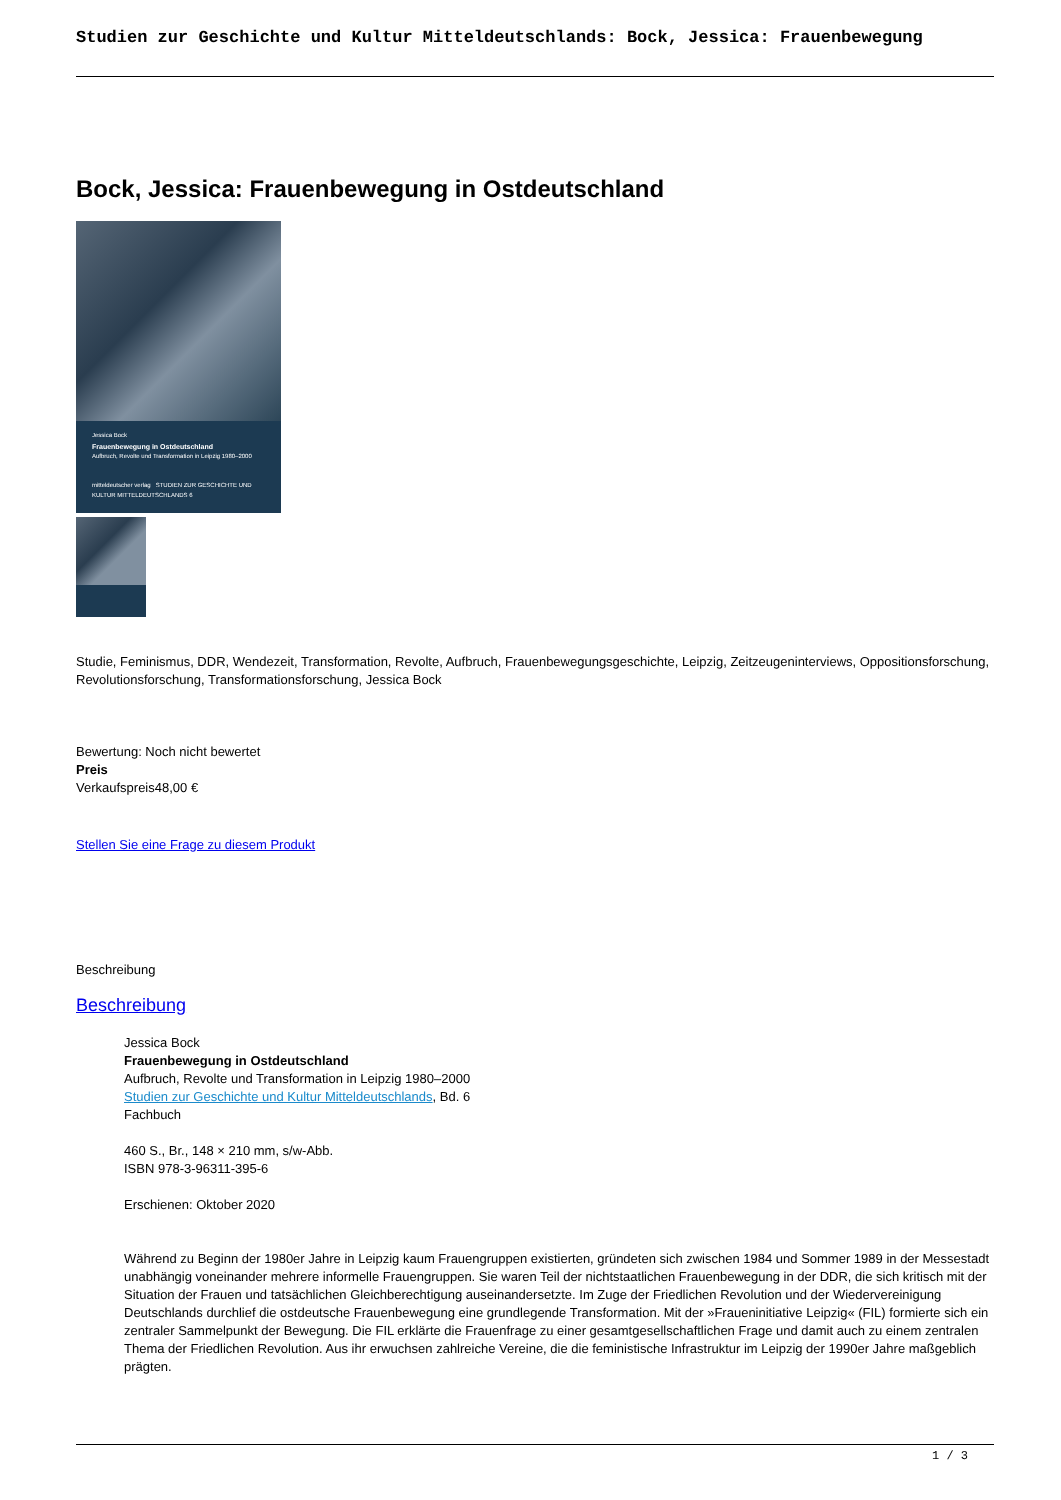Studien zur Geschichte und Kultur Mitteldeutschlands: Bock, Jessica: Frauenbewegung
Bock, Jessica: Frauenbewegung in Ostdeutschland
Jessica Bock
Frauenbewegung in Ostdeutschland
Aufbruch, Revolte und Transformation in Leipzig 1980–2000
mitteldeutscher verlag STUDIEN ZUR GESCHICHTE UND KULTUR MITTELDEUTSCHLANDS 6
Studie, Feminismus, DDR, Wendezeit, Transformation, Revolte, Aufbruch, Frauenbewegungsgeschichte, Leipzig, Zeitzeugeninterviews, Oppositionsforschung, Revolutionsforschung, Transformationsforschung, Jessica Bock
Bewertung: Noch nicht bewertet
Preis
Verkaufspreis48,00 €
Stellen Sie eine Frage zu diesem Produkt
Beschreibung
Beschreibung
Jessica Bock
Frauenbewegung in Ostdeutschland
Aufbruch, Revolte und Transformation in Leipzig 1980–2000
Studien zur Geschichte und Kultur Mitteldeutschlands, Bd. 6
Fachbuch
460 S., Br., 148 × 210 mm, s/w-Abb.
ISBN 978-3-96311-395-6
Erschienen: Oktober 2020
Während zu Beginn der 1980er Jahre in Leipzig kaum Frauengruppen existierten, gründeten sich zwischen 1984 und Sommer 1989 in der Messestadt unabhängig voneinander mehrere informelle Frauengruppen. Sie waren Teil der nichtstaatlichen Frauenbewegung in der DDR, die sich kritisch mit der Situation der Frauen und tatsächlichen Gleichberechtigung auseinandersetzte. Im Zuge der Friedlichen Revolution und der Wiedervereinigung Deutschlands durchlief die ostdeutsche Frauenbewegung eine grundlegende Transformation. Mit der »Fraueninitiative Leipzig« (FIL) formierte sich ein zentraler Sammelpunkt der Bewegung. Die FIL erklärte die Frauenfrage zu einer gesamtgesellschaftlichen Frage und damit auch zu einem zentralen Thema der Friedlichen Revolution. Aus ihr erwuchsen zahlreiche Vereine, die die feministische Infrastruktur im Leipzig der 1990er Jahre maßgeblich prägten.
1 / 3